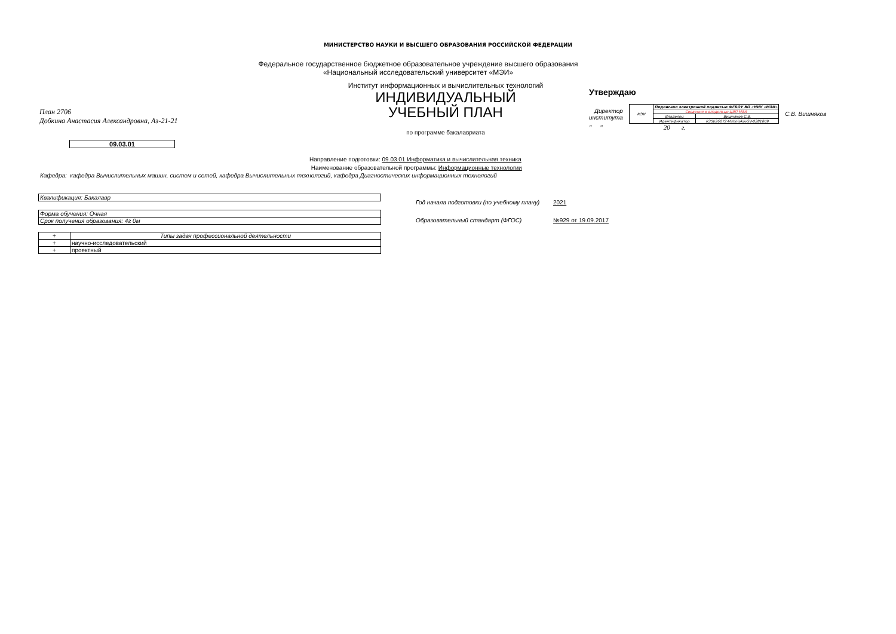МИНИСТЕРСТВО НАУКИ И ВЫСШЕГО ОБРАЗОВАНИЯ РОССИЙСКОЙ ФЕДЕРАЦИИ
Федеральное государственное бюджетное образовательное учреждение высшего образования
«Национальный исследовательский университет «МЭИ»
План 2706
Добкина Анастасия Александровна, Аэ-21-21
09.03.01
Институт информационных и вычислительных технологий
ИНДИВИДУАЛЬНЫЙ
УЧЕБНЫЙ ПЛАН
по программе бакалавриата
Утверждаю
Директор
института
| МЭИ | Подписано электронной подписью ФГБОУ ВО «НИУ «МЭИ» | |
| | Сведения о владельце ЦЭП МЭИ | |
| | Владелец | Вишняков С.В. |
| | Идентификатор | R35b26072-VishniakovSV-02810d9 |
С.В. Вишняков
" " 20 г.
Направление подготовки: 09.03.01 Информатика и вычислительная техника
Наименование образовательной программы: Информационные технологии
Кафедра: кафедра Вычислительных машин, систем и сетей, кафедра Вычислительных технологий, кафедра Диагностических информационных технологий
| Квалификация: Бакалавр |
| Форма обучения: Очная |
| Срок получения образования: 4г 0м |
| + | Типы задач профессиональной деятельности |
| + | научно-исследовательский |
| + | проектный |
Год начала подготовки (по учебному плану) 2021
Образовательный стандарт (ФГОС) №929 от 19.09.2017